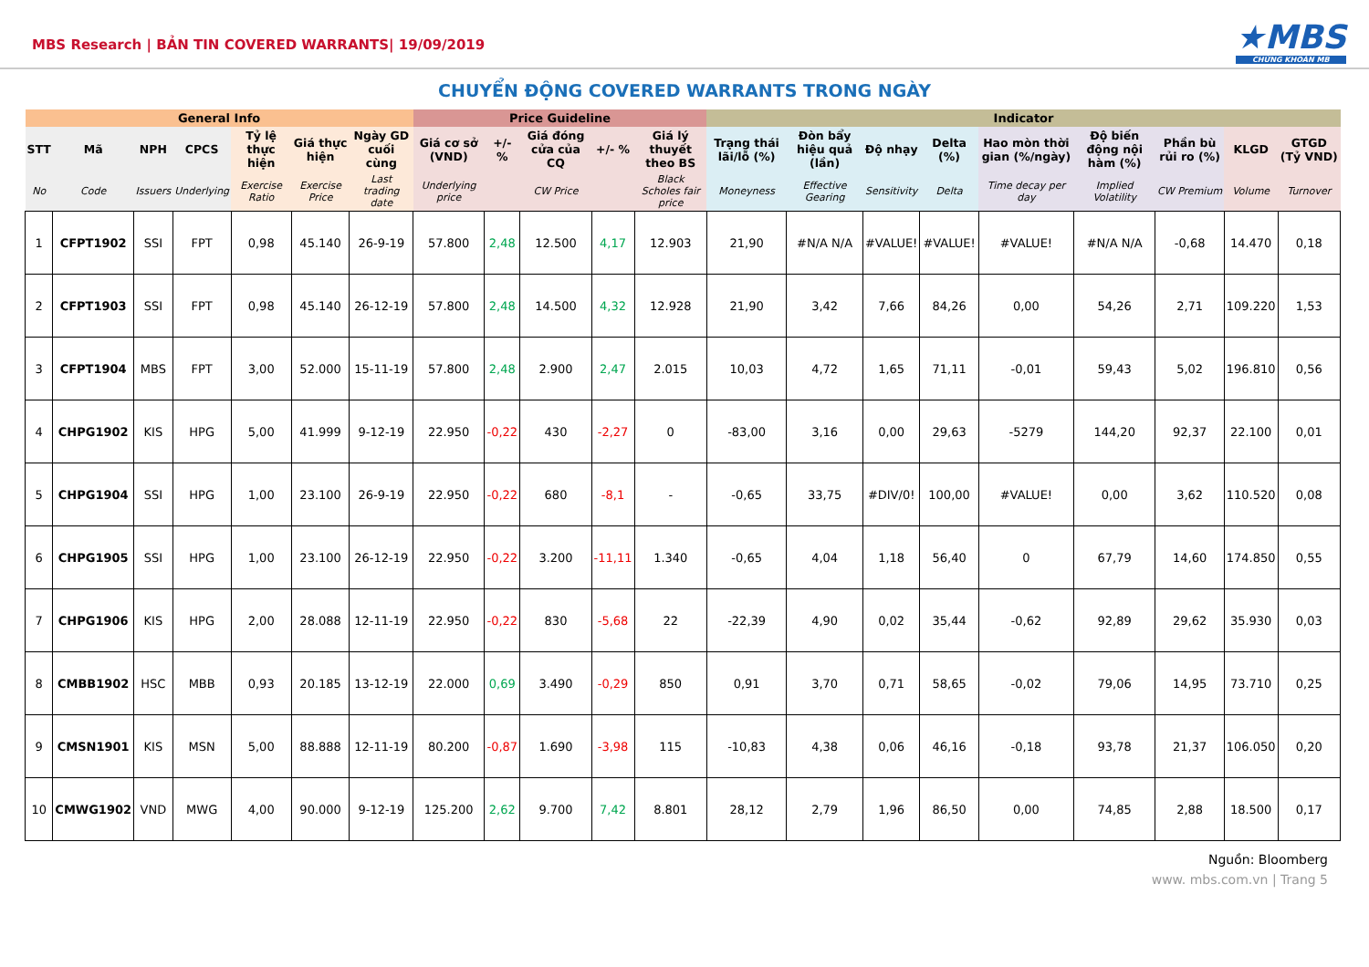MBS Research | BẢN TIN COVERED WARRANTS| 19/09/2019
★MBS
CHỨNG KHOÁN MB
CHUYỂN ĐỘNG COVERED WARRANTS TRONG NGÀY
| General Info | | | | | | | Price Guideline | | | | | Indicator | | | | | | | | |
| --- | --- | --- | --- | --- | --- | --- | --- | --- | --- | --- | --- | --- | --- | --- | --- | --- | --- | --- | --- | --- |
| STT | Mã | NPH | CPCS | Tỷ lệ thực hiện | Giá thực hiện | Ngày GD cuối cùng | Giá cơ sở (VND) | +/- % | Giá đóng cửa của CQ | +/- % | Giá lý thuyết theo BS | Trạng thái lãi/lỗ (%) | Đòn bẩy hiệu quả (lần) | Độ nhạy | Delta (%) | Hao mòn thời gian (%/ngày) | Độ biến động nội hàm (%) | Phần bù rủi ro (%) | KLGD | GTGD (Tỷ VND) |
| No | Code | Issuers | Underlying | Exercise Ratio | Exercise Price | Last trading date | Underlying price | | CW Price | | Black Scholes fair price | Moneyness | Effective Gearing | Sensitivity | Delta | Time decay per day | Implied Volatility | CW Premium | Volume | Turnover |
| 1 | CFPT1902 | SSI | FPT | 0,98 | 45.140 | 26-9-19 | 57.800 | 2,48 | 12.500 | 4,17 | 12.903 | 21,90 | #N/A N/A | #VALUE! | #VALUE! | #VALUE! | #N/A N/A | -0,68 | 14.470 | 0,18 |
| 2 | CFPT1903 | SSI | FPT | 0,98 | 45.140 | 26-12-19 | 57.800 | 2,48 | 14.500 | 4,32 | 12.928 | 21,90 | 3,42 | 7,66 | 84,26 | 0,00 | 54,26 | 2,71 | 109.220 | 1,53 |
| 3 | CFPT1904 | MBS | FPT | 3,00 | 52.000 | 15-11-19 | 57.800 | 2,48 | 2.900 | 2,47 | 2.015 | 10,03 | 4,72 | 1,65 | 71,11 | -0,01 | 59,43 | 5,02 | 196.810 | 0,56 |
| 4 | CHPG1902 | KIS | HPG | 5,00 | 41.999 | 9-12-19 | 22.950 | -0,22 | 430 | -2,27 | 0 | -83,00 | 3,16 | 0,00 | 29,63 | -5279 | 144,20 | 92,37 | 22.100 | 0,01 |
| 5 | CHPG1904 | SSI | HPG | 1,00 | 23.100 | 26-9-19 | 22.950 | -0,22 | 680 | -8,1 | - | -0,65 | 33,75 | #DIV/0! | 100,00 | #VALUE! | 0,00 | 3,62 | 110.520 | 0,08 |
| 6 | CHPG1905 | SSI | HPG | 1,00 | 23.100 | 26-12-19 | 22.950 | -0,22 | 3.200 | -11,11 | 1.340 | -0,65 | 4,04 | 1,18 | 56,40 | 0 | 67,79 | 14,60 | 174.850 | 0,55 |
| 7 | CHPG1906 | KIS | HPG | 2,00 | 28.088 | 12-11-19 | 22.950 | -0,22 | 830 | -5,68 | 22 | -22,39 | 4,90 | 0,02 | 35,44 | -0,62 | 92,89 | 29,62 | 35.930 | 0,03 |
| 8 | CMBB1902 | HSC | MBB | 0,93 | 20.185 | 13-12-19 | 22.000 | 0,69 | 3.490 | -0,29 | 850 | 0,91 | 3,70 | 0,71 | 58,65 | -0,02 | 79,06 | 14,95 | 73.710 | 0,25 |
| 9 | CMSN1901 | KIS | MSN | 5,00 | 88.888 | 12-11-19 | 80.200 | -0,87 | 1.690 | -3,98 | 115 | -10,83 | 4,38 | 0,06 | 46,16 | -0,18 | 93,78 | 21,37 | 106.050 | 0,20 |
| 10 | CMWG1902 | VND | MWG | 4,00 | 90.000 | 9-12-19 | 125.200 | 2,62 | 9.700 | 7,42 | 8.801 | 28,12 | 2,79 | 1,96 | 86,50 | 0,00 | 74,85 | 2,88 | 18.500 | 0,17 |
Nguồn: Bloomberg
www. mbs.com.vn | Trang 5